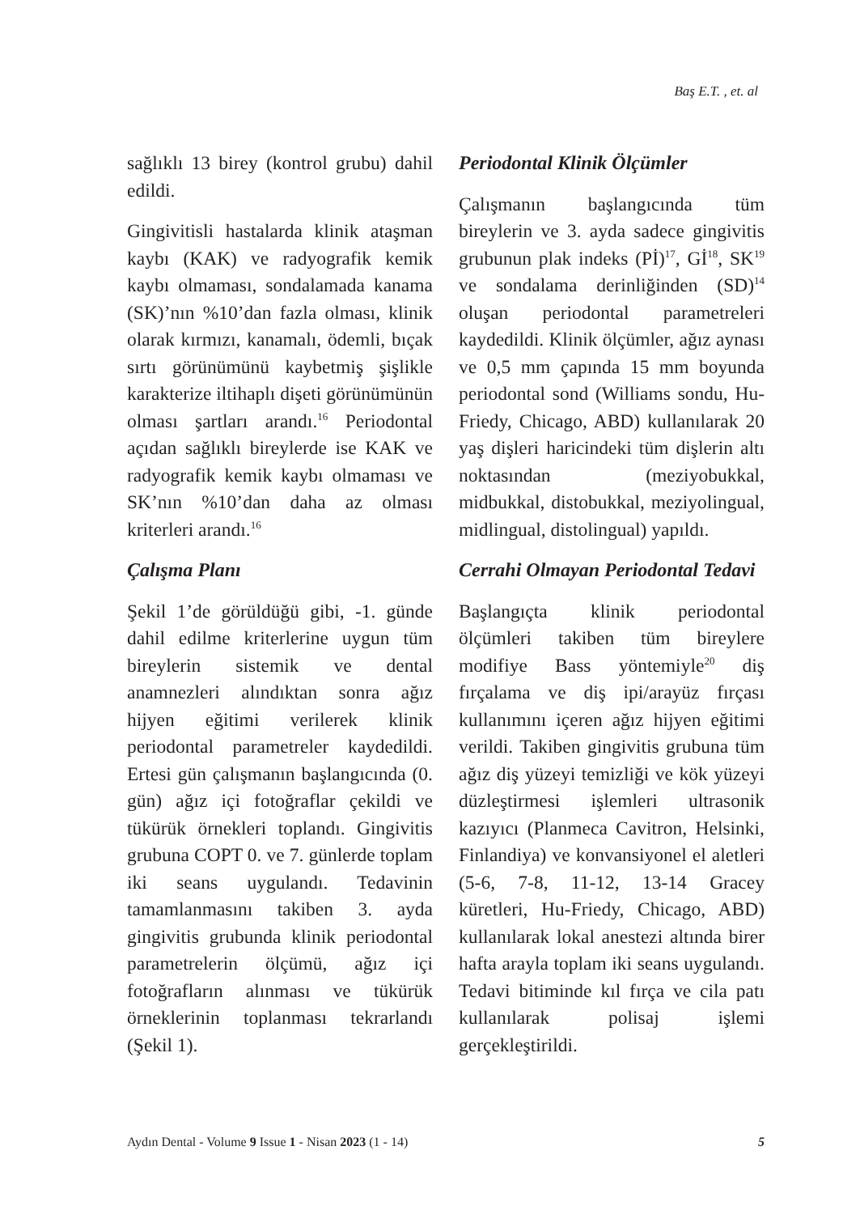Baş E.T. , et. al
sağlıklı 13 birey (kontrol grubu) dahil edildi.
Gingivitisli hastalarda klinik ataşman kaybı (KAK) ve radyografik kemik kaybı olmaması, sondalamada kanama (SK)’nın %10’dan fazla olması, klinik olarak kırmızı, kanamalı, ödemli, bıçak sırtı görünümünü kaybetmiş şişlikle karakterize iltihaplı dişeti görünümünün olması şartları arandı.<sup>16</sup> Periodontal açıdan sağlıklı bireylerde ise KAK ve radyografik kemik kaybı olmaması ve SK’nın %10’dan daha az olması kriterleri arandı.<sup>16</sup>
Çalışma Planı
Şekil 1’de görüldüğü gibi, -1. günde dahil edilme kriterlerine uygun tüm bireylerin sistemik ve dental anamnezleri alındıktan sonra ağız hijyen eğitimi verilerek klinik periodontal parametreler kaydedildi. Ertesi gün çalışmanın başlangıcında (0. gün) ağız içi fotoğraflar çekildi ve tükürük örnekleri toplandı. Gingivitis grubuna COPT 0. ve 7. günlerde toplam iki seans uygulandı. Tedavinin tamamlanmasını takiben 3. ayda gingivitis grubunda klinik periodontal parametrelerin ölçümü, ağız içi fotoğrafların alınması ve tükürük örneklerinin toplanması tekrarlandı (Şekil 1).
Periodontal Klinik Ölçümler
Çalışmanın başlangıcında tüm bireylerin ve 3. ayda sadece gingivitis grubunun plak indeks (Pİ)<sup>17</sup>, Gİ<sup>18</sup>, SK<sup>19</sup> ve sondalama derinliğinden (SD)<sup>14</sup> oluşan periodontal parametreleri kaydedildi. Klinik ölçümler, ağız aynası ve 0,5 mm çapında 15 mm boyunda periodontal sond (Williams sondu, Hu-Friedy, Chicago, ABD) kullanılarak 20 yaş dişleri haricindeki tüm dişlerin altı noktasından (meziyobukkal, midbukkal, distobukkal, meziyolingual, midlingual, distolingual) yapıldı.
Cerrahi Olmayan Periodontal Tedavi
Başlangıçta klinik periodontal ölçümleri takiben tüm bireylere modifiye Bass yöntemiyle<sup>20</sup> diş fırçalama ve diş ipi/arayüz fırçası kullanımını içeren ağız hijyen eğitimi verildi. Takiben gingivitis grubuna tüm ağız diş yüzeyi temizliği ve kök yüzeyi düzleştirmesi işlemleri ultrasonik kazıyıcı (Planmeca Cavitron, Helsinki, Finlandiya) ve konvansiyonel el aletleri (5-6, 7-8, 11-12, 13-14 Gracey küretleri, Hu-Friedy, Chicago, ABD) kullanılarak lokal anestezi altında birer hafta arayla toplam iki seans uygulandı. Tedavi bitiminde kıl fırça ve cila patı kullanılarak polisaj işlemi gerçekleştirildi.
Aydın Dental - Volume 9 Issue 1 - Nisan 2023 (1 - 14) 5